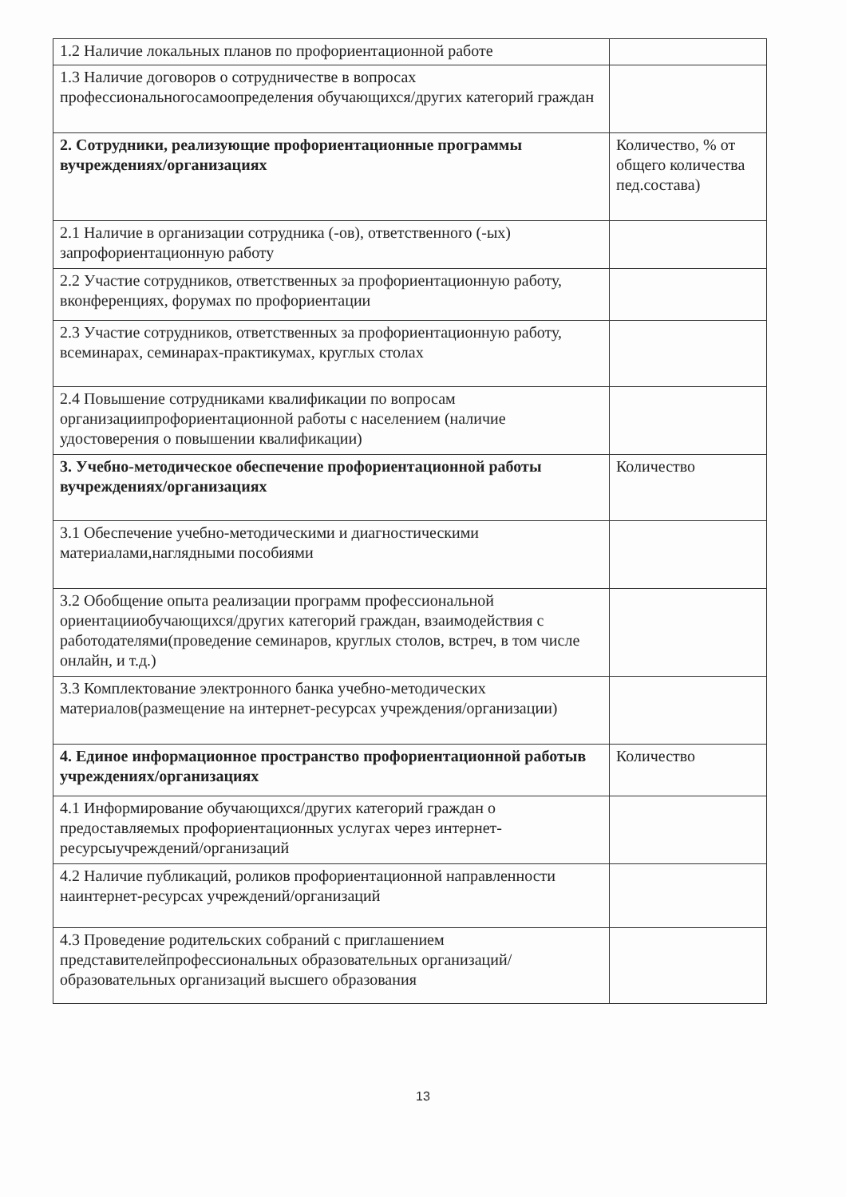| 1.2 Наличие локальных планов по профориентационной работе | |
| 1.3 Наличие договоров о сотрудничестве в вопросах профессиональногосамоопределения обучающихся/других категорий граждан | |
| 2. Сотрудники, реализующие профориентационные программы вучреждениях/организациях | Количество, % от общего количества пед.состава) |
| 2.1 Наличие в организации сотрудника (-ов), ответственного (-ых) запрофориентационную работу | |
| 2.2 Участие сотрудников, ответственных за профориентационную работу, вконференциях, форумах по профориентации | |
| 2.3 Участие сотрудников, ответственных за профориентационную работу, всеминарах, семинарах-практикумах, круглых столах | |
| 2.4 Повышение сотрудниками квалификации по вопросам организациипрофориентационной работы с населением (наличие удостоверения о повышении квалификации) | |
| 3. Учебно-методическое обеспечение профориентационной работы вучреждениях/организациях | Количество |
| 3.1 Обеспечение учебно-методическими и диагностическими материалами,наглядными пособиями | |
| 3.2 Обобщение опыта реализации программ профессиональной ориентацииобучающихся/других категорий граждан, взаимодействия с работодателями(проведение семинаров, круглых столов, встреч, в том числе онлайн, и т.д.) | |
| 3.3 Комплектование электронного банка учебно-методических материалов(размещение на интернет-ресурсах учреждения/организации) | |
| 4. Единое информационное пространство профориентационной работыв учреждениях/организациях | Количество |
| 4.1 Информирование обучающихся/других категорий граждан о предоставляемых профориентационных услугах через интернет-ресурсыучреждений/организаций | |
| 4.2 Наличие публикаций, роликов профориентационной направленности наинтернет-ресурсах учреждений/организаций | |
| 4.3 Проведение родительских собраний с приглашением представителейпрофессиональных образовательных организаций/образовательных организаций высшего образования | |
13